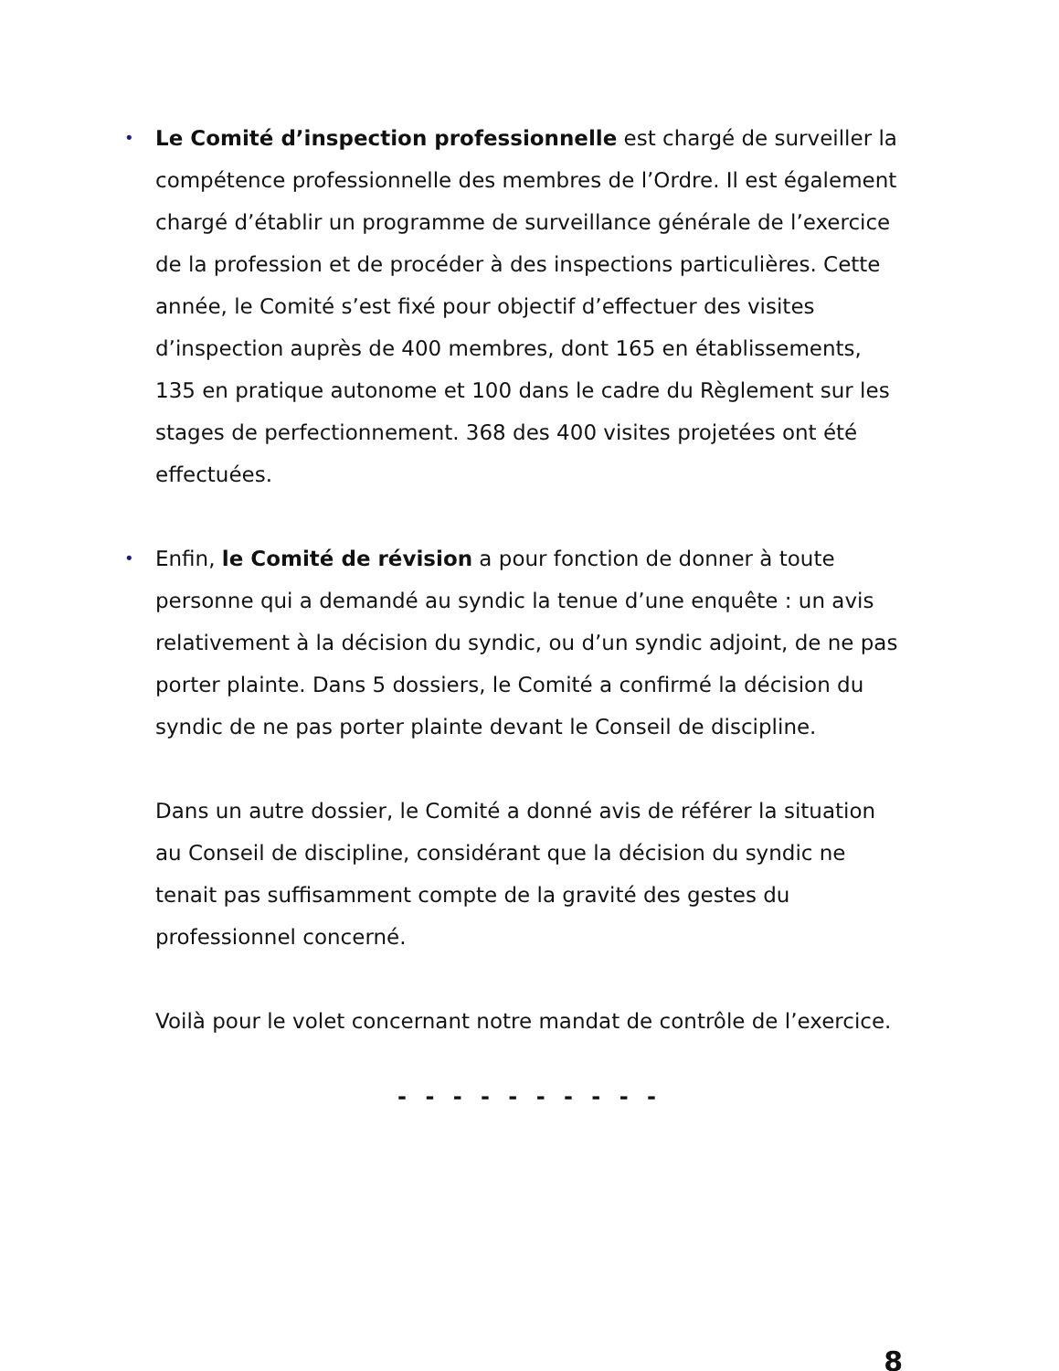•
Le Comité d’inspection professionnelle est chargé de surveiller la compétence professionnelle des membres de l’Ordre. Il est également chargé d’établir un programme de surveillance générale de l’exercice de la profession et de procéder à des inspections particulières. Cette année, le Comité s’est fixé pour objectif d’effectuer des visites d’inspection auprès de 400 membres, dont 165 en établissements, 135 en pratique autonome et 100 dans le cadre du Règlement sur les stages de perfectionnement. 368 des 400 visites projetées ont été effectuées.
•
Enfin, le Comité de révision a pour fonction de donner à toute personne qui a demandé au syndic la tenue d’une enquête : un avis relativement à la décision du syndic, ou d’un syndic adjoint, de ne pas porter plainte. Dans 5 dossiers, le Comité a confirmé la décision du syndic de ne pas porter plainte devant le Conseil de discipline.
Dans un autre dossier, le Comité a donné avis de référer la situation au Conseil de discipline, considérant que la décision du syndic ne tenait pas suffisamment compte de la gravité des gestes du professionnel concerné.
Voilà pour le volet concernant notre mandat de contrôle de l’exercice.
- - - - - - - - - -
8